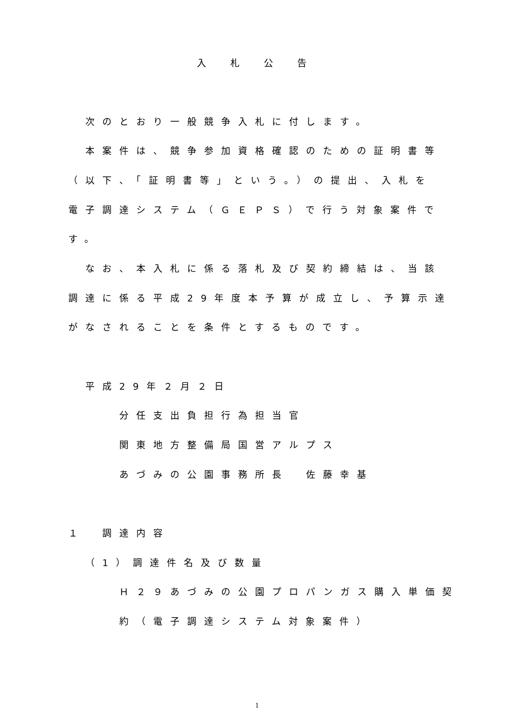入札公告
次のとおり一般競争入札に付します。
本案件は、競争参加資格確認のための証明書等
（以下、「証明書等」という。）の提出、入札を
電子調達システム（ＧＥＰＳ）で行う対象案件で
す。
なお、本入札に係る落札及び契約締結は、当該
調達に係る平成29年度本予算が成立し、予算示達
がなされることを条件とするものです。
平成29年２月２日
分任支出負担行為担当官
関東地方整備局国営アルプス
あづみの公園事務所長　佐藤幸基
１　調達内容
（1）調達件名及び数量
Ｈ２９あづみの公園プロパンガス購入単価契
約（電子調達システム対象案件）
1